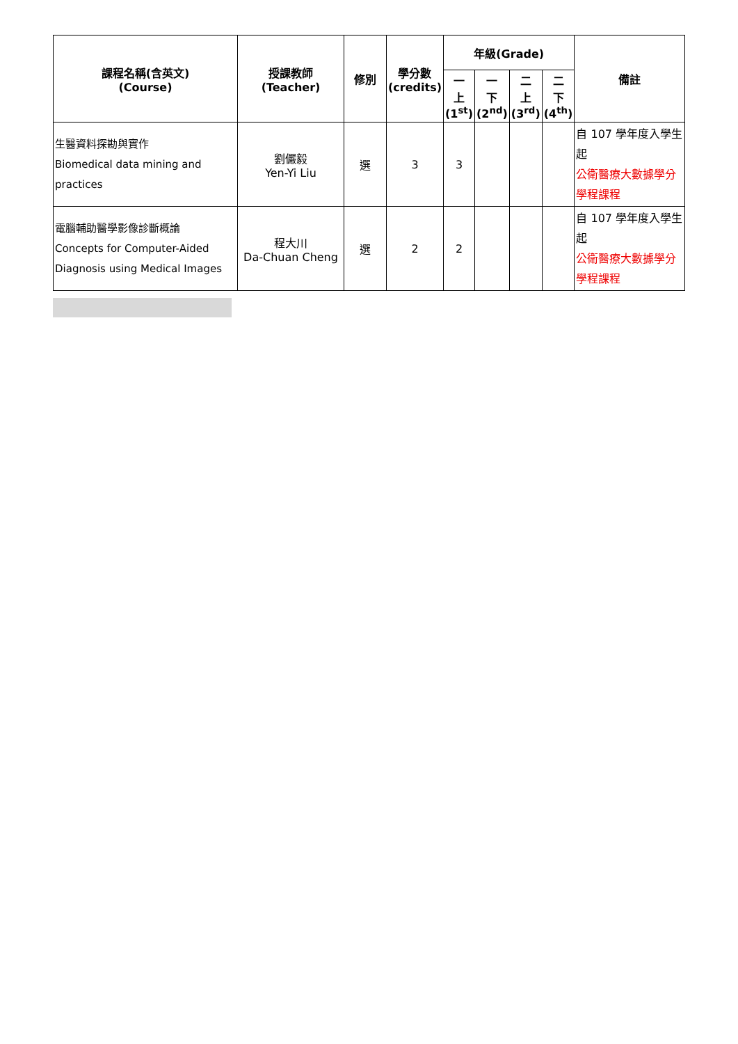| 課程名稱(含英文) (Course) | 授課教師 (Teacher) | 修別 | 學分數 (credits) | 年級(Grade) | | | | 備註 |
| --- | --- | --- | --- | --- | --- | --- | --- | --- |
| | | | | 一 上 (1<sup>st</sup>) | 一 下 (2<sup>nd</sup>) | 二 上 (3<sup>rd</sup>) | 二 下 (4<sup>th</sup>) | |
| 生醫資料探勘與實作 Biomedical data mining and practices | 劉儼毅 Yen-Yi Liu | 選 | 3 | 3 | | | | 自 107 學年度入學生起 公衛醫療大數據學分學程課程 |
| 電腦輔助醫學影像診斷概論 Concepts for Computer-Aided Diagnosis using Medical Images | 程大川 Da-Chuan Cheng | 選 | 2 | 2 | | | | 自 107 學年度入學生起 公衛醫療大數據學分學程課程 |